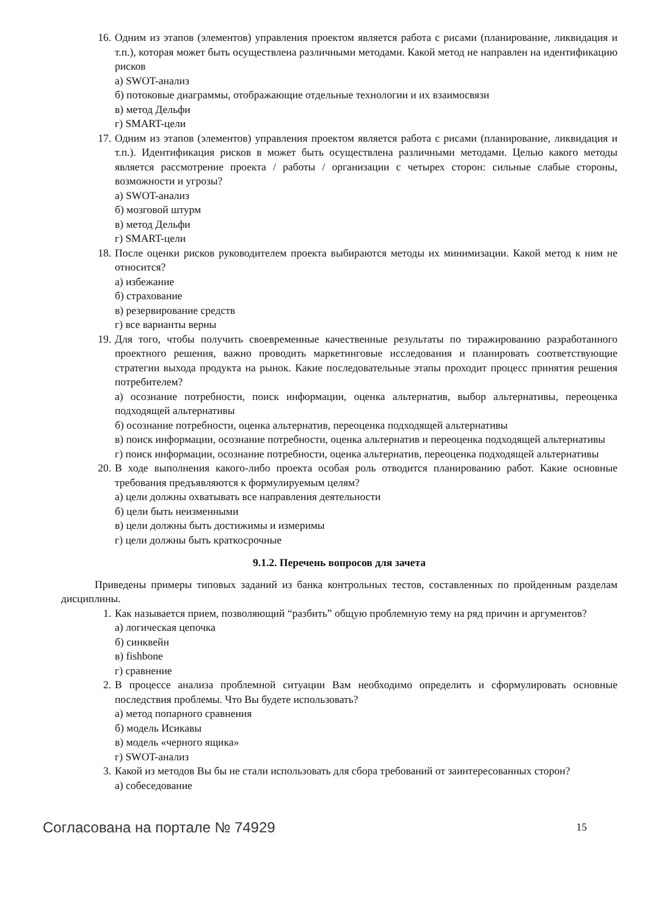16. Одним из этапов (элементов) управления проектом является работа с рисами (планирование, ликвидация и т.п.), которая может быть осуществлена различными методами. Какой метод не направлен на идентификацию рисков
а) SWOT-анализ
б) потоковые диаграммы, отображающие отдельные технологии и их взаимосвязи
в) метод Дельфи
г) SMART-цели
17. Одним из этапов (элементов) управления проектом является работа с рисами (планирование, ликвидация и т.п.). Идентификация рисков в может быть осуществлена различными методами. Целью какого методы является рассмотрение проекта / работы / организации с четырех сторон: сильные слабые стороны, возможности и угрозы?
а) SWOT-анализ
б) мозговой штурм
в) метод Дельфи
г) SMART-цели
18. После оценки рисков руководителем проекта выбираются методы их минимизации. Какой метод к ним не относится?
а) избежание
б) страхование
в) резервирование средств
г) все варианты верны
19. Для того, чтобы получить своевременные качественные результаты по тиражированию разработанного проектного решения, важно проводить маркетинговые исследования и планировать соответствующие стратегии выхода продукта на рынок. Какие последовательные этапы проходит процесс принятия решения потребителем?
а) осознание потребности, поиск информации, оценка альтернатив, выбор альтернативы, переоценка подходящей альтернативы
б) осознание потребности, оценка альтернатив, переоценка подходящей альтернативы
в) поиск информации, осознание потребности, оценка альтернатив и переоценка подходящей альтернативы
г) поиск информации, осознание потребности, оценка альтернатив, переоценка подходящей альтернативы
20. В ходе выполнения какого-либо проекта особая роль отводится планированию работ. Какие основные требования предъявляются к формулируемым целям?
а) цели должны охватывать все направления деятельности
б) цели быть неизменными
в) цели должны быть достижимы и измеримы
г) цели должны быть краткосрочные
9.1.2. Перечень вопросов для зачета
Приведены примеры типовых заданий из банка контрольных тестов, составленных по пройденным разделам дисциплины.
1. Как называется прием, позволяющий “разбить” общую проблемную тему на ряд причин и аргументов?
а) логическая цепочка
б) синквейн
в) fishbone
г) сравнение
2. В процессе анализа проблемной ситуации Вам необходимо определить и сформулировать основные последствия проблемы. Что Вы будете использовать?
а) метод попарного сравнения
б) модель Исикавы
в) модель «черного ящика»
г) SWOT-анализ
3. Какой из методов Вы бы не стали использовать для сбора требований от заинтересованных сторон?
а) собеседование
Согласована на портале № 74929 15